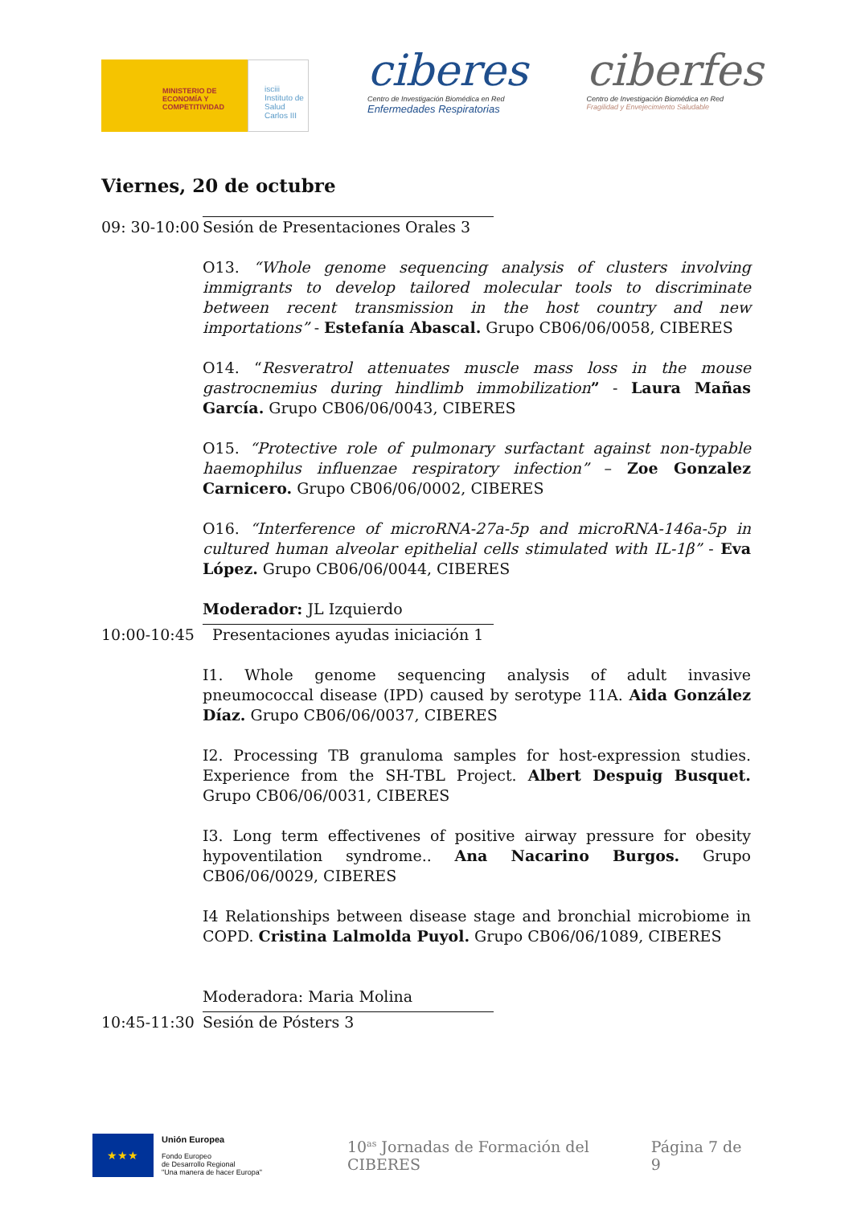MINISTERIO DE ECONOMÍA Y COMPETITIVIDAD
isciii Instituto de Salud Carlos III
ciberes
Centro de Investigación Biomédica en Red
Enfermedades Respiratorias
ciberfes
Centro de Investigación Biomédica en Red
Fragilidad y Envejecimiento Saludable
Viernes, 20 de octubre
09: 30-10:00 Sesión de Presentaciones Orales 3
O13. “Whole genome sequencing analysis of clusters involving immigrants to develop tailored molecular tools to discriminate between recent transmission in the host country and new importations” - Estefanía Abascal. Grupo CB06/06/0058, CIBERES
O14. “Resveratrol attenuates muscle mass loss in the mouse gastrocnemius during hindlimb immobilization” - Laura Mañas García. Grupo CB06/06/0043, CIBERES
O15. “Protective role of pulmonary surfactant against non-typable haemophilus influenzae respiratory infection” – Zoe Gonzalez Carnicero. Grupo CB06/06/0002, CIBERES
O16. “Interference of microRNA-27a-5p and microRNA-146a-5p in cultured human alveolar epithelial cells stimulated with IL-1β” - Eva López. Grupo CB06/06/0044, CIBERES
Moderador: JL Izquierdo
10:00-10:45 Presentaciones ayudas iniciación 1
I1. Whole genome sequencing analysis of adult invasive pneumococcal disease (IPD) caused by serotype 11A. Aida González Díaz. Grupo CB06/06/0037, CIBERES
I2. Processing TB granuloma samples for host-expression studies. Experience from the SH-TBL Project. Albert Despuig Busquet. Grupo CB06/06/0031, CIBERES
I3. Long term effectivenes of positive airway pressure for obesity hypoventilation syndrome.. Ana Nacarino Burgos. Grupo CB06/06/0029, CIBERES
I4 Relationships between disease stage and bronchial microbiome in COPD. Cristina Lalmolda Puyol. Grupo CB06/06/1089, CIBERES
Moderadora: Maria Molina
10:45-11:30 Sesión de Pósters 3
★★★
Unión Europea
Fondo Europeo
de Desarrollo Regional
"Una manera de hacer Europa"
10<sup>as</sup> Jornadas de Formación del CIBERES Página 7 de 9